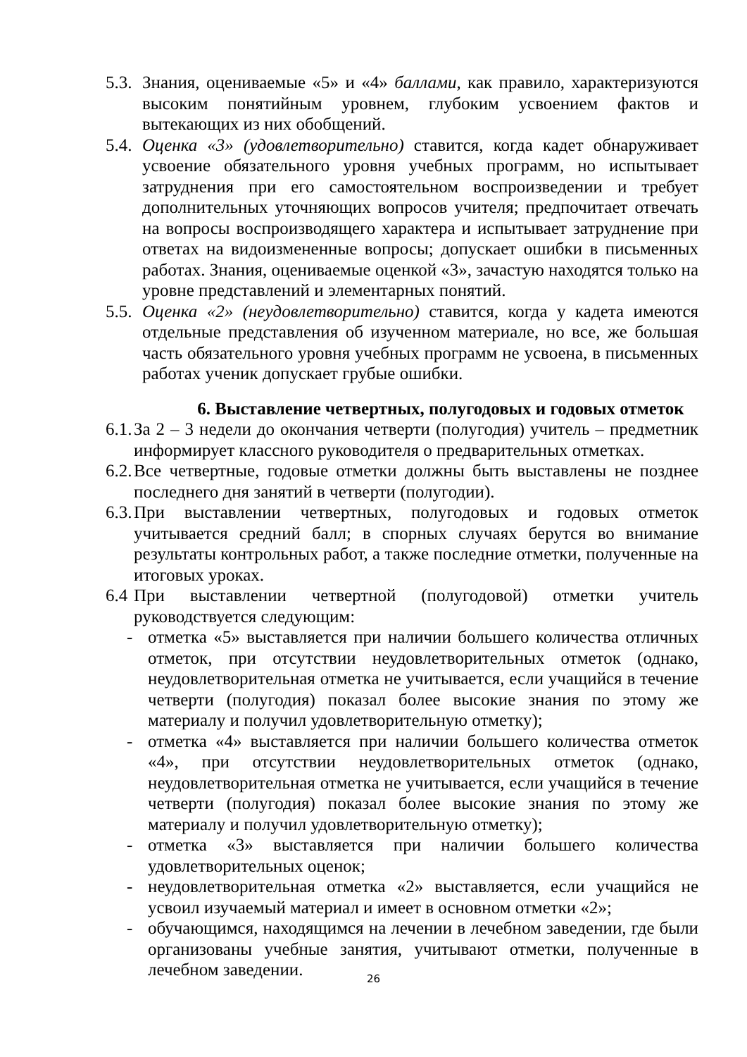5.3. Знания, оцениваемые «5» и «4» баллами, как правило, характеризуются высоким понятийным уровнем, глубоким усвоением фактов и вытекающих из них обобщений.
5.4. Оценка «3» (удовлетворительно) ставится, когда кадет обнаруживает усвоение обязательного уровня учебных программ, но испытывает затруднения при его самостоятельном воспроизведении и требует дополнительных уточняющих вопросов учителя; предпочитает отвечать на вопросы воспроизводящего характера и испытывает затруднение при ответах на видоизмененные вопросы; допускает ошибки в письменных работах. Знания, оцениваемые оценкой «3», зачастую находятся только на уровне представлений и элементарных понятий.
5.5. Оценка «2» (неудовлетворительно) ставится, когда у кадета имеются отдельные представления об изученном материале, но все, же большая часть обязательного уровня учебных программ не усвоена, в письменных работах ученик допускает грубые ошибки.
6. Выставление четвертных, полугодовых и годовых отметок
6.1. За 2 – 3 недели до окончания четверти (полугодия) учитель – предметник информирует классного руководителя о предварительных отметках.
6.2. Все четвертные, годовые отметки должны быть выставлены не позднее последнего дня занятий в четверти (полугодии).
6.3. При выставлении четвертных, полугодовых и годовых отметок учитывается средний балл; в спорных случаях берутся во внимание результаты контрольных работ, а также последние отметки, полученные на итоговых уроках.
6.4 При выставлении четвертной (полугодовой) отметки учитель руководствуется следующим:
- отметка «5» выставляется при наличии большего количества отличных отметок, при отсутствии неудовлетворительных отметок (однако, неудовлетворительная отметка не учитывается, если учащийся в течение четверти (полугодия) показал более высокие знания по этому же материалу и получил удовлетворительную отметку);
- отметка «4» выставляется при наличии большего количества отметок «4», при отсутствии неудовлетворительных отметок (однако, неудовлетворительная отметка не учитывается, если учащийся в течение четверти (полугодия) показал более высокие знания по этому же материалу и получил удовлетворительную отметку);
- отметка «3» выставляется при наличии большего количества удовлетворительных оценок;
- неудовлетворительная отметка «2» выставляется, если учащийся не усвоил изучаемый материал и имеет в основном отметки «2»;
- обучающимся, находящимся на лечении в лечебном заведении, где были организованы учебные занятия, учитывают отметки, полученные в лечебном заведении.
26